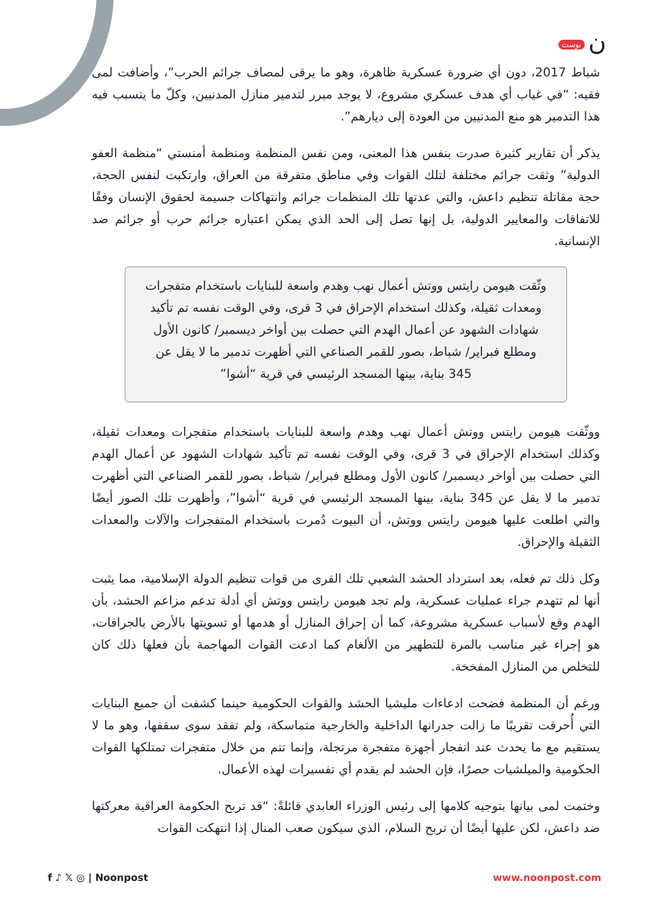ن بوست
شباط 2017، دون أي ضرورة عسكرية ظاهرة، وهو ما يرقى لمصاف جرائم الحرب”، وأضافت لمى فقيه: “في غياب أي هدف عسكري مشروع، لا يوجد مبرر لتدمير منازل المدنيين، وكلّ ما يتسبب فيه هذا التدمير هو منع المدنيين من العودة إلى ديارهم”.
يذكر أن تقارير كثيرة صدرت بنفس هذا المعنى، ومن نفس المنظمة ومنظمة أمنستي “منظمة العفو الدولية” وثقت جرائم مختلفة لتلك القوات وفي مناطق متفرقة من العراق، وارتكبت لنفس الحجة، حجة مقاتلة تنظيم داعش، والتي عدتها تلك المنظمات جرائم وانتهاكات جسيمة لحقوق الإنسان وفقًا للاتفاقات والمعايير الدولية، بل إنها تصل إلى الحد الذي يمكن اعتباره جرائم حرب أو جرائم ضد الإنسانية.
وثّقت هيومن رايتس ووتش أعمال نهب وهدم واسعة للبنايات باستخدام متفجرات ومعدات ثقيلة، وكذلك استخدام الإحراق في 3 قرى، وفي الوقت نفسه تم تأكيد شهادات الشهود عن أعمال الهدم التي حصلت بين أواخر ديسمبر/ كانون الأول ومطلع فبراير/ شباط، بصور للقمر الصناعي التي أظهرت تدمير ما لا يقل عن 345 بناية، بينها المسجد الرئيسي في قرية “أشوا”
ووثّقت هيومن رايتس ووتش أعمال نهب وهدم واسعة للبنايات باستخدام متفجرات ومعدات ثقيلة، وكذلك استخدام الإحراق في 3 قرى، وفي الوقت نفسه تم تأكيد شهادات الشهود عن أعمال الهدم التي حصلت بين أواخر ديسمبر/ كانون الأول ومطلع فبراير/ شباط، بصور للقمر الصناعي التي أظهرت تدمير ما لا يقل عن 345 بناية، بينها المسجد الرئيسي في قرية “أشوا”، وأظهرت تلك الصور أيضًا والتي اطلعت عليها هيومن رايتس ووتش، أن البيوت دُمرت باستخدام المتفجرات والآلات والمعدات الثقيلة والإحراق.
وكل ذلك تم فعله، بعد استرداد الحشد الشعبي تلك القرى من قوات تنظيم الدولة الإسلامية، مما يثبت أنها لم تتهدم جراء عمليات عسكرية، ولم تجد هيومن رايتس ووتش أي أدلة تدعم مزاعم الحشد، بأن الهدم وقع لأسباب عسكرية مشروعة، كما أن إحراق المنازل أو هدمها أو تسويتها بالأرض بالجرافات، هو إجراء غير مناسب بالمرة للتطهير من الألغام كما ادعت القوات المهاجمة بأن فعلها ذلك كان للتخلص من المنازل المفخخة.
ورغم أن المنظمة فضحت ادعاءات مليشيا الحشد والقوات الحكومية حينما كشفت أن جميع البنايات التي أُحرقت تقريبًا ما زالت جدرانها الداخلية والخارجية متماسكة، ولم تفقد سوى سقفها، وهو ما لا يستقيم مع ما يحدث عند انفجار أجهزة متفجرة مرتجلة، وإنما تتم من خلال متفجرات تمتلكها القوات الحكومية والميلشيات حصرًا، فإن الحشد لم يقدم أي تفسيرات لهذه الأعمال.
وختمت لمى بيانها بتوجيه كلامها إلى رئيس الوزراء العابدي قائلةً: “قد تربح الحكومة العراقية معركتها ضد داعش، لكن عليها أيضًا أن تربح السلام، الذي سيكون صعب المنال إذا انتهكت القوات
f ♪ 𝕏 ◎ | Noonpost www.noonpost.com